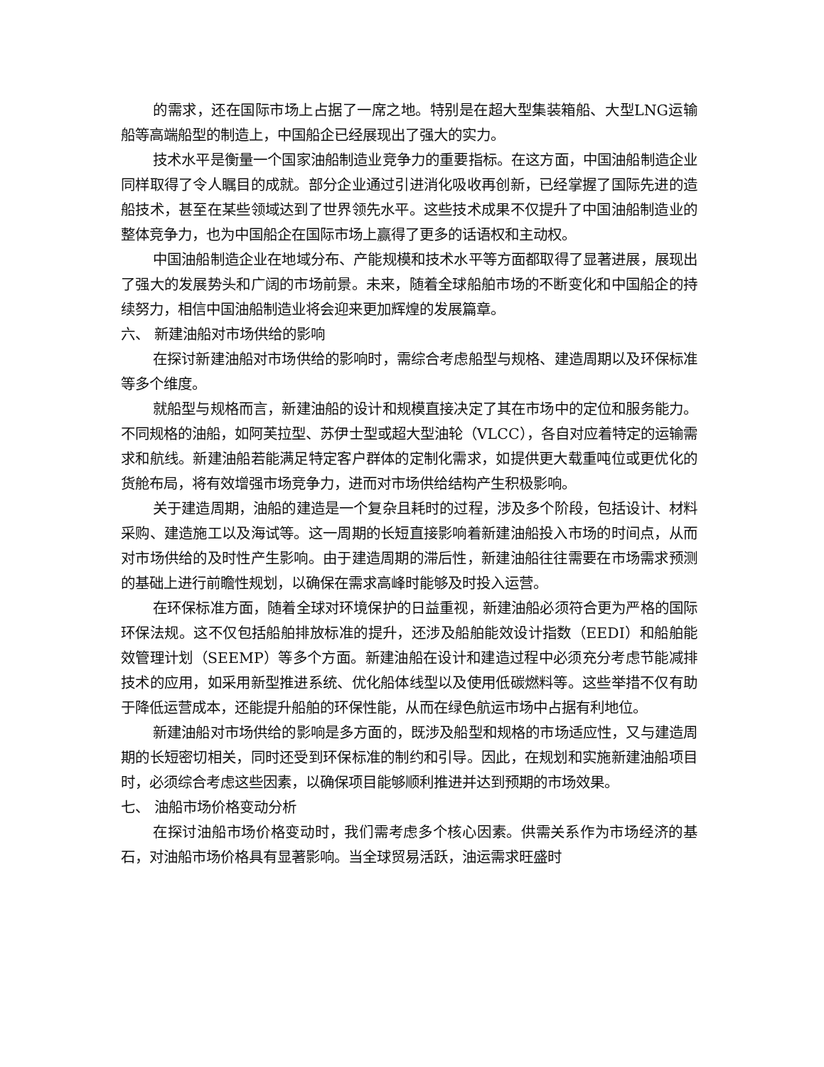的需求，还在国际市场上占据了一席之地。特别是在超大型集装箱船、大型LNG运输船等高端船型的制造上，中国船企已经展现出了强大的实力。
技术水平是衡量一个国家油船制造业竞争力的重要指标。在这方面，中国油船制造企业同样取得了令人瞩目的成就。部分企业通过引进消化吸收再创新，已经掌握了国际先进的造船技术，甚至在某些领域达到了世界领先水平。这些技术成果不仅提升了中国油船制造业的整体竞争力，也为中国船企在国际市场上赢得了更多的话语权和主动权。
中国油船制造企业在地域分布、产能规模和技术水平等方面都取得了显著进展，展现出了强大的发展势头和广阔的市场前景。未来，随着全球船舶市场的不断变化和中国船企的持续努力，相信中国油船制造业将会迎来更加辉煌的发展篇章。
六、 新建油船对市场供给的影响
在探讨新建油船对市场供给的影响时，需综合考虑船型与规格、建造周期以及环保标准等多个维度。
就船型与规格而言，新建油船的设计和规模直接决定了其在市场中的定位和服务能力。不同规格的油船，如阿芙拉型、苏伊士型或超大型油轮（VLCC），各自对应着特定的运输需求和航线。新建油船若能满足特定客户群体的定制化需求，如提供更大载重吨位或更优化的货舱布局，将有效增强市场竞争力，进而对市场供给结构产生积极影响。
关于建造周期，油船的建造是一个复杂且耗时的过程，涉及多个阶段，包括设计、材料采购、建造施工以及海试等。这一周期的长短直接影响着新建油船投入市场的时间点，从而对市场供给的及时性产生影响。由于建造周期的滞后性，新建油船往往需要在市场需求预测的基础上进行前瞻性规划，以确保在需求高峰时能够及时投入运营。
在环保标准方面，随着全球对环境保护的日益重视，新建油船必须符合更为严格的国际环保法规。这不仅包括船舶排放标准的提升，还涉及船舶能效设计指数（EEDI）和船舶能效管理计划（SEEMP）等多个方面。新建油船在设计和建造过程中必须充分考虑节能减排技术的应用，如采用新型推进系统、优化船体线型以及使用低碳燃料等。这些举措不仅有助于降低运营成本，还能提升船舶的环保性能，从而在绿色航运市场中占据有利地位。
新建油船对市场供给的影响是多方面的，既涉及船型和规格的市场适应性，又与建造周期的长短密切相关，同时还受到环保标准的制约和引导。因此，在规划和实施新建油船项目时，必须综合考虑这些因素，以确保项目能够顺利推进并达到预期的市场效果。
七、 油船市场价格变动分析
在探讨油船市场价格变动时，我们需考虑多个核心因素。供需关系作为市场经济的基石，对油船市场价格具有显著影响。当全球贸易活跃，油运需求旺盛时